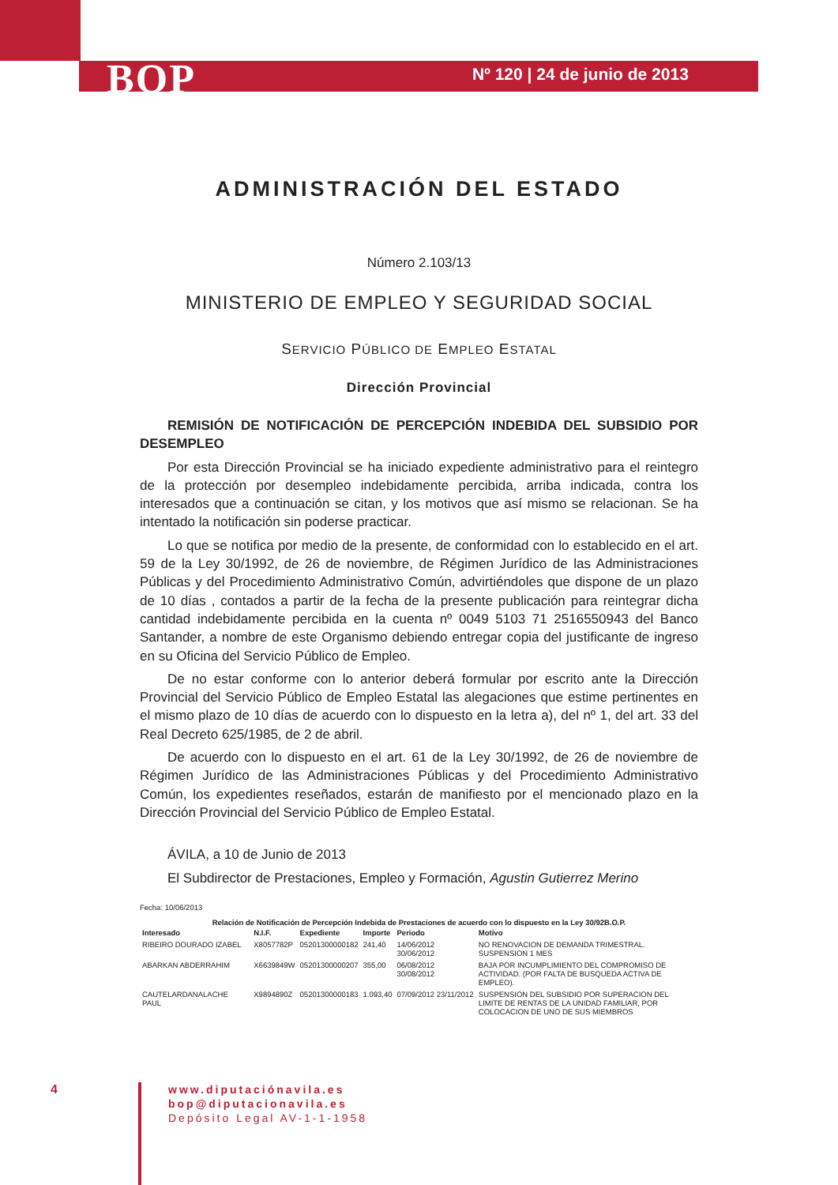BOP Nº 120 | 24 de junio de 2013
ADMINISTRACIÓN DEL ESTADO
Número 2.103/13
MINISTERIO DE EMPLEO Y SEGURIDAD SOCIAL
SERVICIO PÚBLICO DE EMPLEO ESTATAL
Dirección Provincial
REMISIÓN DE NOTIFICACIÓN DE PERCEPCIÓN INDEBIDA DEL SUBSIDIO POR DESEMPLEO
Por esta Dirección Provincial se ha iniciado expediente administrativo para el reintegro de la protección por desempleo indebidamente percibida, arriba indicada, contra los interesados que a continuación se citan, y los motivos que así mismo se relacionan. Se ha intentado la notificación sin poderse practicar.
Lo que se notifica por medio de la presente, de conformidad con lo establecido en el art. 59 de la Ley 30/1992, de 26 de noviembre, de Régimen Jurídico de las Administraciones Públicas y del Procedimiento Administrativo Común, advirtiéndoles que dispone de un plazo de 10 días , contados a partir de la fecha de la presente publicación para reintegrar dicha cantidad indebidamente percibida en la cuenta nº 0049 5103 71 2516550943 del Banco Santander, a nombre de este Organismo debiendo entregar copia del justificante de ingreso en su Oficina del Servicio Público de Empleo.
De no estar conforme con lo anterior deberá formular por escrito ante la Dirección Provincial del Servicio Público de Empleo Estatal las alegaciones que estime pertinentes en el mismo plazo de 10 días de acuerdo con lo dispuesto en la letra a), del nº 1, del art. 33 del Real Decreto 625/1985, de 2 de abril.
De acuerdo con lo dispuesto en el art. 61 de la Ley 30/1992, de 26 de noviembre de Régimen Jurídico de las Administraciones Públicas y del Procedimiento Administrativo Común, los expedientes reseñados, estarán de manifiesto por el mencionado plazo en la Dirección Provincial del Servicio Público de Empleo Estatal.
ÁVILA, a 10 de Junio de 2013
El Subdirector de Prestaciones, Empleo y Formación, Agustin Gutierrez Merino
Fecha: 10/06/2013
Relación de Notificación de Percepción Indebida de Prestaciones de acuerdo con lo dispuesto en la Ley 30/92B.O.P.
| Interesado | N.I.F. | Expediente | Importe | Periodo | Motivo |
| --- | --- | --- | --- | --- | --- |
| RIBEIRO DOURADO IZABEL | X8057782P | 05201300000182 | 241,40 | 14/06/2012 30/06/2012 | NO RENOVACION DE DEMANDA TRIMESTRAL. SUSPENSION 1 MES |
| ABARKAN ABDERRAHIM | X6639849W | 05201300000207 | 355,00 | 06/08/2012 30/08/2012 | BAJA POR INCUMPLIMIENTO DEL COMPROMISO DE ACTIVIDAD. (POR FALTA DE BUSQUEDA ACTIVA DE EMPLEO). |
| CAUTELARDANALACHE PAUL | X9894890Z | 05201300000183 | 1.093,40 | 07/09/2012 23/11/2012 | SUSPENSION DEL SUBSIDIO POR SUPERACION DEL LIMITE DE RENTAS DE LA UNIDAD FAMILIAR, POR COLOCACION DE UNO DE SUS MIEMBROS |
4
www.diputaciónavila.es
bop@diputacionavila.es
Depósito Legal AV-1-1-1958